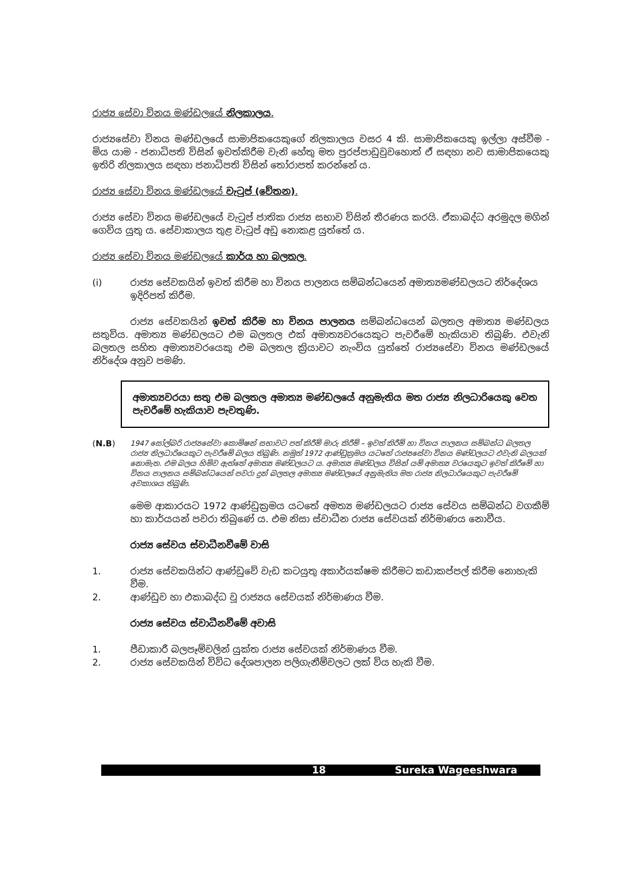රාජ්‍ය සේවා විනය මණ්ඩලයේ නිලකාලය.
රාජ්‍යසේවා විනය මණ්ඩලයේ සාමාජිකයෙකුගේ නිලකාලය වසර 4 කි. සාමාජිකයෙකු ඉල්ලා අස්වීම - මිය යාම - ජනාධිපති විසින් ඉවත්කිරීම වැනි හේතු මත පුරප්පාඩුවුවහොත් ඒ සඳහා නව සාමාජිකයෙකු ඉතිරි නිලකාලය සඳහා ජනාධිපති විසින් තෝරාපත් කරන්නේ ය.
රාජ්‍ය සේවා විනය මණ්ඩලයේ වැටුප් (වේතන).
රාජ්‍ය සේවා විනය මණ්ඩලයේ වැටුප් ජාතික රාජ්‍ය සභාව විසින් තීරණය කරයි. ඒකාබද්ධ අරමුදල මගින් ගෙවිය යුතු ය. සේවාකාලය තුළ වැටුප් අඩු නොකළ යුත්තේ ය.
රාජ්‍ය සේවා විනය මණ්ඩලයේ කාර්ය හා බලතල.
(i) රාජ්‍ය සේවකයින් ඉවත් කිරීම හා විනය පාලනය සම්බන්ධයෙන් අමාත්‍යමණ්ඩලයට නිර්දේශය ඉදිරිපත් කිරීම.
රාජ්‍ය සේවකයින් ඉවත් කිරීම හා විනය පාලනය සම්බන්ධයෙන් බලතල අමාත්‍ය මණ්ඩලය සතුවිය. අමාත්‍ය මණ්ඩලයට එම බලතල එක් අමාත්‍යවරයෙකුට පැවරීමේ හැකියාව තිබුණි. එවැනි බලතල සහිත අමාත්‍යවරයෙකු එම බලතල ක්‍රියාවට නැංවිය යුත්තේ රාජ්‍යසේවා විනය මණ්ඩලයේ නිර්දේශ අනුව පමණි.
අමාත්‍යවරයා සතු එම බලතල අමාත්‍ය මණ්ඩලයේ අනුමැතිය මත රාජ්‍ය නිලධාරියෙකු වෙත පැවරීමේ හැකියාව පැවතුණි.
(N.B) 1947 සෝල්බරි රාජ්‍යසේවා කොමිෂන් සභාවට පත් කිරීම් මාරු කිරීම් – ඉවත් කිරීම් හා විනය පාලනය සම්බන්ධ බලතල රාජ්‍ය නිලධාරියෙකුට පැවරීමේ බලය තිබුණි. නමුත් 1972 ආණ්ඩුක්‍රමය යටතේ රාජ්‍යසේවා විනය මණ්ඩලයට එවැනි බලයක් නොමැත. එම බලය හිමිව ඇත්තේ අමාත්‍ය මණ්ඩලයට ය. අමාත්‍ය මණ්ඩලය විසින් යම් අමාත්‍ය වරයෙකුට ඉවත් කිරීමේ හා විනය පාලනය සම්බන්ධයෙන් පවරා දුන් බලතල අමාත්‍ය මණ්ඩලයේ අනුමැතිය මත රාජ්‍ය නිලධාරියෙකුට පැවරීමේ අවකාශය තිබුණි.
මෙම ආකාරයට 1972 ආණ්ඩුක්‍රමය යටතේ අමත්‍ය මණ්ඩලයට රාජ්‍ය සේවය සම්බන්ධ වගකීම් හා කාර්යයන් පවරා තිබුණේ ය. එම නිසා ස්වාධීන රාජ්‍ය සේවයක් නිර්මාණය නොවීය.
රාජ්‍ය සේවය ස්වාධීනවීමේ වාසි
1. රාජ්‍ය සේවකයින්ට ආණ්ඩුවේ වැඩ කටයුතු අකාර්යක්ෂම කිරීමට කඩාකප්පල් කිරීම නොහැකි වීම.
2. ආණ්ඩුව හා එකාබද්ධ වූ රාජ්‍යය සේවයක් නිර්මාණය වීම.
රාජ්‍ය සේවය ස්වාධීනවීමේ අවාසි
1. පීඩාකාරී බලපෑම්වලින් යුක්ත රාජ්‍ය සේවයක් නිර්මාණය වීම.
2. රාජ්‍ය සේවකයින් විවිධ දේශපාලන පලිගැනීම්වලට ලක් විය හැකි වීම.
18 Sureka Wageeshwara